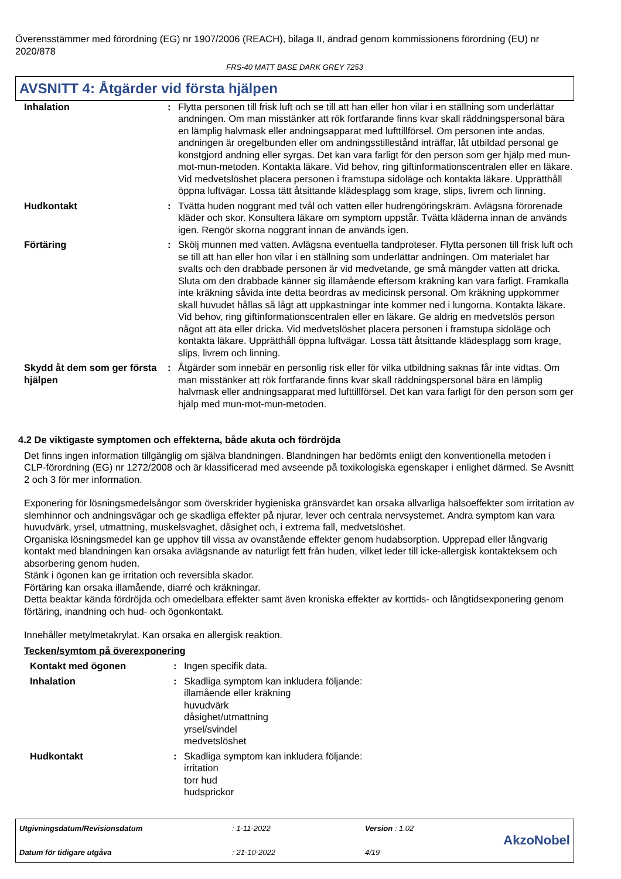Överensstämmer med förordning (EG) nr 1907/2006 (REACH), bilaga II, ändrad genom kommissionens förordning (EU) nr 2020/878
FRS-40 MATT BASE DARK GREY 7253
AVSNITT 4: Åtgärder vid första hjälpen
| Inhalation | : | Flytta personen till frisk luft och se till att han eller hon vilar i en ställning som underlättar andningen. Om man misstänker att rök fortfarande finns kvar skall räddningspersonal bära en lämplig halvmask eller andningsapparat med lufttillförsel. Om personen inte andas, andningen är oregelbunden eller om andningsstillestånd inträffar, låt utbildad personal ge konstgjord andning eller syrgas. Det kan vara farligt för den person som ger hjälp med mun-mot-mun-metoden. Kontakta läkare. Vid behov, ring giftinformationscentralen eller en läkare. Vid medvetslöshet placera personen i framstupa sidoläge och kontakta läkare. Upprätthåll öppna luftvägar. Lossa tätt åtsittande klädesplagg som krage, slips, livrem och linning. |
| Hudkontakt | : | Tvätta huden noggrant med tvål och vatten eller hudrengöringskräm. Avlägsna förorenade kläder och skor. Konsultera läkare om symptom uppstår. Tvätta kläderna innan de används igen. Rengör skorna noggrant innan de används igen. |
| Förtäring | : | Skölj munnen med vatten. Avlägsna eventuella tandproteser. Flytta personen till frisk luft och se till att han eller hon vilar i en ställning som underlättar andningen. Om materialet har svalts och den drabbade personen är vid medvetande, ge små mängder vatten att dricka. Sluta om den drabbade känner sig illamående eftersom kräkning kan vara farligt. Framkalla inte kräkning såvida inte detta beordras av medicinsk personal. Om kräkning uppkommer skall huvudet hållas så lågt att uppkastningar inte kommer ned i lungorna. Kontakta läkare. Vid behov, ring giftinformationscentralen eller en läkare. Ge aldrig en medvetslös person något att äta eller dricka. Vid medvetslöshet placera personen i framstupa sidoläge och kontakta läkare. Upprätthåll öppna luftvägar. Lossa tätt åtsittande klädesplagg som krage, slips, livrem och linning. |
| Skydd åt dem som ger första hjälpen | : | Åtgärder som innebär en personlig risk eller för vilka utbildning saknas får inte vidtas. Om man misstänker att rök fortfarande finns kvar skall räddningspersonal bära en lämplig halvmask eller andningsapparat med lufttillförsel. Det kan vara farligt för den person som ger hjälp med mun-mot-mun-metoden. |
4.2 De viktigaste symptomen och effekterna, både akuta och fördröjda
Det finns ingen information tillgänglig om själva blandningen. Blandningen har bedömts enligt den konventionella metoden i CLP-förordning (EG) nr 1272/2008 och är klassificerad med avseende på toxikologiska egenskaper i enlighet därmed. Se Avsnitt 2 och 3 för mer information.
Exponering för lösningsmedelsångor som överskrider hygieniska gränsvärdet kan orsaka allvarliga hälsoeffekter som irritation av slemhinnor och andningsvägar och ge skadliga effekter på njurar, lever och centrala nervsystemet. Andra symptom kan vara huvudvärk, yrsel, utmattning, muskelsvaghet, dåsighet och, i extrema fall, medvetslöshet.
Organiska lösningsmedel kan ge upphov till vissa av ovanstående effekter genom hudabsorption. Upprepad eller långvarig kontakt med blandningen kan orsaka avlägsnande av naturligt fett från huden, vilket leder till icke-allergisk kontakteksem och absorbering genom huden.
Stänk i ögonen kan ge irritation och reversibla skador.
Förtäring kan orsaka illamående, diarré och kräkningar.
Detta beaktar kända fördröjda och omedelbara effekter samt även kroniska effekter av korttids- och långtidsexponering genom förtäring, inandning och hud- och ögonkontakt.
Innehåller metylmetakrylat. Kan orsaka en allergisk reaktion.
Tecken/symtom på överexponering
| Kontakt med ögonen | : | Ingen specifik data. |
| Inhalation | : | Skadliga symptom kan inkludera följande: illamående eller kräkning huvudvärk dåsighet/utmattning yrsel/svindel medvetslöshet |
| Hudkontakt | : | Skadliga symptom kan inkludera följande: irritation torr hud hudsprickor |
Utgivningsdatum/Revisionsdatum
Datum för tidigare utgåva
: 1-11-2022
: 21-10-2022
Version : 1.02
4/19
AkzoNobel